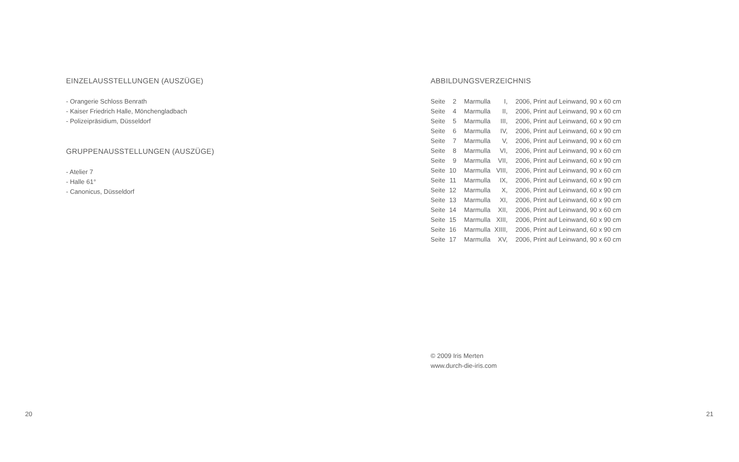EINZELAUSSTELLUNGEN (AUSZÜGE)
- Orangerie Schloss Benrath
- Kaiser Friedrich Halle, Mönchengladbach
- Polizeipräsidium, Düsseldorf
GRUPPENAUSSTELLUNGEN (AUSZÜGE)
- Atelier 7
- Halle 61°
- Canonicus, Düsseldorf
20
ABBILDUNGSVERZEICHNIS
| Seite | 2 | Marmulla | I, | 2006, Print auf Leinwand, 90 x 60 cm |
| Seite | 4 | Marmulla | II, | 2006, Print auf Leinwand, 90 x 60 cm |
| Seite | 5 | Marmulla | III, | 2006, Print auf Leinwand, 60 x 90 cm |
| Seite | 6 | Marmulla | IV, | 2006, Print auf Leinwand, 60 x 90 cm |
| Seite | 7 | Marmulla | V, | 2006, Print auf Leinwand, 90 x 60 cm |
| Seite | 8 | Marmulla | VI, | 2006, Print auf Leinwand, 90 x 60 cm |
| Seite | 9 | Marmulla | VII, | 2006, Print auf Leinwand, 60 x 90 cm |
| Seite | 10 | Marmulla | VIII, | 2006, Print auf Leinwand, 90 x 60 cm |
| Seite | 11 | Marmulla | IX, | 2006, Print auf Leinwand, 60 x 90 cm |
| Seite | 12 | Marmulla | X, | 2006, Print auf Leinwand, 60 x 90 cm |
| Seite | 13 | Marmulla | XI, | 2006, Print auf Leinwand, 60 x 90 cm |
| Seite | 14 | Marmulla | XII, | 2006, Print auf Leinwand, 90 x 60 cm |
| Seite | 15 | Marmulla | XIII, | 2006, Print auf Leinwand, 60 x 90 cm |
| Seite | 16 | Marmulla | XIIII, | 2006, Print auf Leinwand, 60 x 90 cm |
| Seite | 17 | Marmulla | XV, | 2006, Print auf Leinwand, 90 x 60 cm |
© 2009 Iris Merten
www.durch-die-iris.com
21